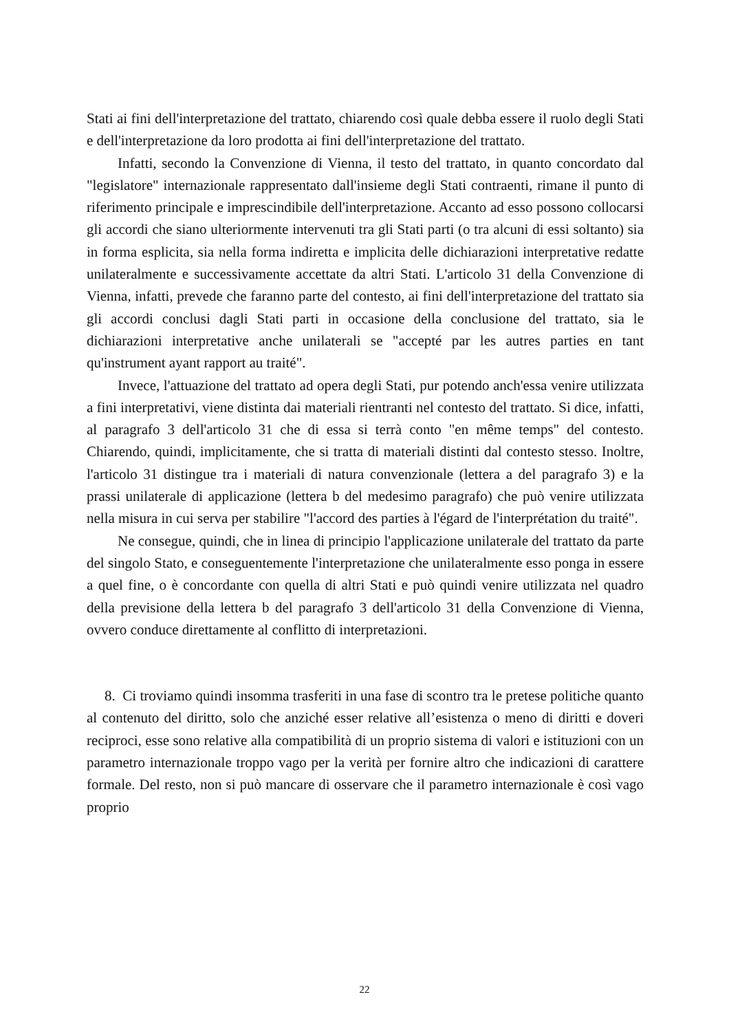Stati ai fini dell'interpretazione del trattato, chiarendo così quale debba essere il ruolo degli Stati e dell'interpretazione da loro prodotta ai fini dell'interpretazione del trattato.
Infatti, secondo la Convenzione di Vienna, il testo del trattato, in quanto concordato dal "legislatore" internazionale rappresentato dall'insieme degli Stati contraenti, rimane il punto di riferimento principale e imprescindibile dell'interpretazione. Accanto ad esso possono collocarsi gli accordi che siano ulteriormente intervenuti tra gli Stati parti (o tra alcuni di essi soltanto) sia in forma esplicita, sia nella forma indiretta e implicita delle dichiarazioni interpretative redatte unilateralmente e successivamente accettate da altri Stati. L'articolo 31 della Convenzione di Vienna, infatti, prevede che faranno parte del contesto, ai fini dell'interpretazione del trattato sia gli accordi conclusi dagli Stati parti in occasione della conclusione del trattato, sia le dichiarazioni interpretative anche unilaterali se "accepté par les autres parties en tant qu'instrument ayant rapport au traité".
Invece, l'attuazione del trattato ad opera degli Stati, pur potendo anch'essa venire utilizzata a fini interpretativi, viene distinta dai materiali rientranti nel contesto del trattato. Si dice, infatti, al paragrafo 3 dell'articolo 31 che di essa si terrà conto "en même temps" del contesto. Chiarendo, quindi, implicitamente, che si tratta di materiali distinti dal contesto stesso. Inoltre, l'articolo 31 distingue tra i materiali di natura convenzionale (lettera a del paragrafo 3) e la prassi unilaterale di applicazione (lettera b del medesimo paragrafo) che può venire utilizzata nella misura in cui serva per stabilire "l'accord des parties à l'égard de l'interprétation du traité".
Ne consegue, quindi, che in linea di principio l'applicazione unilaterale del trattato da parte del singolo Stato, e conseguentemente l'interpretazione che unilateralmente esso ponga in essere a quel fine, o è concordante con quella di altri Stati e può quindi venire utilizzata nel quadro della previsione della lettera b del paragrafo 3 dell'articolo 31 della Convenzione di Vienna, ovvero conduce direttamente al conflitto di interpretazioni.
8. Ci troviamo quindi insomma trasferiti in una fase di scontro tra le pretese politiche quanto al contenuto del diritto, solo che anziché esser relative all’esistenza o meno di diritti e doveri reciproci, esse sono relative alla compatibilità di un proprio sistema di valori e istituzioni con un parametro internazionale troppo vago per la verità per fornire altro che indicazioni di carattere formale. Del resto, non si può mancare di osservare che il parametro internazionale è così vago proprio
22